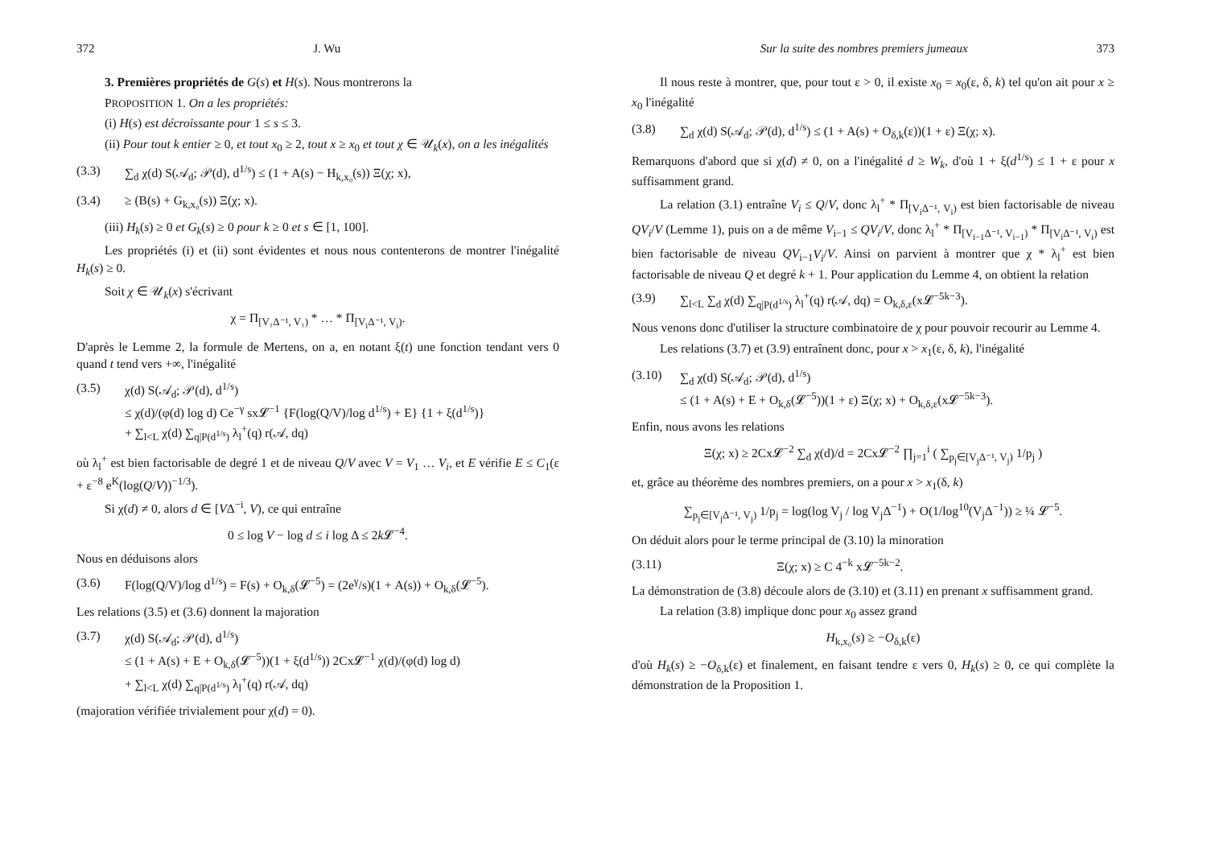372 J. Wu
3. Premières propriétés de G(s) et H(s). Nous montrerons la
PROPOSITION 1. On a les propriétés:
(i) H(s) est décroissante pour 1 ≤ s ≤ 3.
(ii) Pour tout k entier ≥ 0, et tout x<sub>0</sub> ≥ 2, tout x ≥ x<sub>0</sub> et tout χ ∈ 𝒰<sub>k</sub>(x), on a les inégalités
(3.3) ∑<sub>d</sub> χ(d) S(𝒜<sub>d</sub>; 𝒫(d), d<sup>1/s</sup>) ≤ (1 + A(s) − H<sub>k,x₀</sub>(s)) Ξ(χ; x),
(3.4) ≥ (B(s) + G<sub>k,x₀</sub>(s)) Ξ(χ; x).
(iii) H<sub>k</sub>(s) ≥ 0 et G<sub>k</sub>(s) ≥ 0 pour k ≥ 0 et s ∈ [1, 100].
Les propriétés (i) et (ii) sont évidentes et nous nous contenterons de montrer l'inégalité H<sub>k</sub>(s) ≥ 0.
Soit χ ∈ 𝒰<sub>k</sub>(x) s'écrivant
χ = Π<sub>[V₁Δ⁻¹, V₁)</sub> * … * Π<sub>[V<sub>i</sub>Δ⁻¹, V<sub>i</sub>)</sub>.
D'après le Lemme 2, la formule de Mertens, on a, en notant ξ(t) une fonction tendant vers 0 quand t tend vers +∞, l'inégalité
(3.5) χ(d) S(𝒜<sub>d</sub>; 𝒫(d), d<sup>1/s</sup>)
≤ χ(d)/(φ(d) log d) Ce<sup>−γ</sup> sx𝓛<sup>−1</sup> {F(log(Q/V)/log d<sup>1/s</sup>) + E} {1 + ξ(d<sup>1/s</sup>)}
+ ∑<sub>l<L</sub> χ(d) ∑<sub>q|P(d<sup>1/s</sup>)</sub> λ<sub>l</sub><sup>+</sup>(q) r(𝒜, dq)
où λ<sub>l</sub><sup>+</sup> est bien factorisable de degré 1 et de niveau Q/V avec V = V<sub>1</sub> … V<sub>i</sub>, et E vérifie E ≤ C<sub>1</sub>(ε + ε<sup>−8</sup> e<sup>K</sup>(log(Q/V))<sup>−1/3</sup>).
Si χ(d) ≠ 0, alors d ∈ [VΔ<sup>−i</sup>, V), ce qui entraîne
0 ≤ log V − log d ≤ i log Δ ≤ 2k 𝓛<sup>−4</sup>.
Nous en déduisons alors
(3.6) F(log(Q/V)/log d<sup>1/s</sup>) = F(s) + O<sub>k,δ</sub>(𝓛<sup>−5</sup>) = (2e<sup>γ</sup>/s)(1 + A(s)) + O<sub>k,δ</sub>(𝓛<sup>−5</sup>).
Les relations (3.5) et (3.6) donnent la majoration
(3.7) χ(d) S(𝒜<sub>d</sub>; 𝒫(d), d<sup>1/s</sup>)
≤ (1 + A(s) + E + O<sub>k,δ</sub>(𝓛<sup>−5</sup>))(1 + ξ(d<sup>1/s</sup>)) 2Cx𝓛<sup>−1</sup> χ(d)/(φ(d) log d)
+ ∑<sub>l<L</sub> χ(d) ∑<sub>q|P(d<sup>1/s</sup>)</sub> λ<sub>l</sub><sup>+</sup>(q) r(𝒜, dq)
(majoration vérifiée trivialement pour χ(d) = 0).
Sur la suite des nombres premiers jumeaux 373
Il nous reste à montrer, que, pour tout ε > 0, il existe x<sub>0</sub> = x<sub>0</sub>(ε, δ, k) tel qu'on ait pour x ≥ x<sub>0</sub> l'inégalité
(3.8) ∑<sub>d</sub> χ(d) S(𝒜<sub>d</sub>; 𝒫(d), d<sup>1/s</sup>) ≤ (1 + A(s) + O<sub>δ,k</sub>(ε))(1 + ε) Ξ(χ; x).
Remarquons d'abord que si χ(d) ≠ 0, on a l'inégalité d ≥ W<sub>k</sub>, d'où 1 + ξ(d<sup>1/s</sup>) ≤ 1 + ε pour x suffisamment grand.
La relation (3.1) entraîne V<sub>i</sub> ≤ Q/V, donc λ<sub>l</sub><sup>+</sup> * Π<sub>[V<sub>i</sub>Δ⁻¹, V<sub>i</sub>)</sub> est bien factorisable de niveau QV<sub>i</sub>/V (Lemme 1), puis on a de même V<sub>i−1</sub> ≤ QV<sub>i</sub>/V, donc λ<sub>l</sub><sup>+</sup> * Π<sub>[V<sub>i−1</sub>Δ⁻¹, V<sub>i−1</sub>)</sub> * Π<sub>[V<sub>i</sub>Δ⁻¹, V<sub>i</sub>)</sub> est bien factorisable de niveau QV<sub>i−1</sub>V<sub>i</sub>/V. Ainsi on parvient à montrer que χ * λ<sub>l</sub><sup>+</sup> est bien factorisable de niveau Q et degré k + 1. Pour application du Lemme 4, on obtient la relation
(3.9) ∑<sub>l<L</sub> ∑<sub>d</sub> χ(d) ∑<sub>q|P(d<sup>1/s</sup>)</sub> λ<sub>l</sub><sup>+</sup>(q) r(𝒜, dq) = O<sub>k,δ,ε</sub>(x𝓛<sup>−5k−3</sup>).
Nous venons donc d'utiliser la structure combinatoire de χ pour pouvoir recourir au Lemme 4.
Les relations (3.7) et (3.9) entraînent donc, pour x > x<sub>1</sub>(ε, δ, k), l'inégalité
(3.10) ∑<sub>d</sub> χ(d) S(𝒜<sub>d</sub>; 𝒫(d), d<sup>1/s</sup>)
≤ (1 + A(s) + E + O<sub>k,δ</sub>(𝓛<sup>−5</sup>))(1 + ε) Ξ(χ; x) + O<sub>k,δ,ε</sub>(x𝓛<sup>−5k−3</sup>).
Enfin, nous avons les relations
Ξ(χ; x) ≥ 2Cx𝓛<sup>−2</sup> ∑<sub>d</sub> χ(d)/d = 2Cx𝓛<sup>−2</sup> ∏<sub>j=1</sub><sup>i</sup> ( ∑<sub>p<sub>j</sub>∈[V<sub>j</sub>Δ⁻¹, V<sub>j</sub>)</sub> 1/p<sub>j</sub> )
et, grâce au théorème des nombres premiers, on a pour x > x<sub>1</sub>(δ, k)
∑<sub>p<sub>j</sub>∈[V<sub>j</sub>Δ⁻¹, V<sub>j</sub>)</sub> 1/p<sub>j</sub> = log(log V<sub>j</sub> / log V<sub>j</sub>Δ<sup>−1</sup>) + O(1/log<sup>10</sup>(V<sub>j</sub>Δ<sup>−1</sup>)) ≥ ¼ 𝓛<sup>−5</sup>.
On déduit alors pour le terme principal de (3.10) la minoration
(3.11) Ξ(χ; x) ≥ C 4<sup>−k</sup> x𝓛<sup>−5k−2</sup>.
La démonstration de (3.8) découle alors de (3.10) et (3.11) en prenant x suffisamment grand.
La relation (3.8) implique donc pour x<sub>0</sub> assez grand
H<sub>k,x₀</sub>(s) ≥ −O<sub>δ,k</sub>(ε)
d'où H<sub>k</sub>(s) ≥ −O<sub>δ,k</sub>(ε) et finalement, en faisant tendre ε vers 0, H<sub>k</sub>(s) ≥ 0, ce qui complète la démonstration de la Proposition 1.